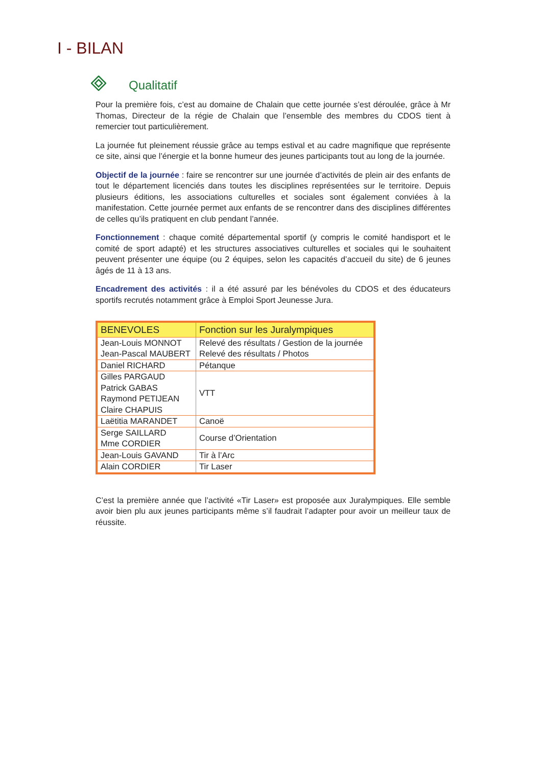I - BILAN
Qualitatif
Pour la première fois, c’est au domaine de Chalain que cette journée s’est déroulée, grâce à Mr Thomas, Directeur de la régie de Chalain que l’ensemble des membres du CDOS tient à remercier tout particulièrement.
La journée fut pleinement réussie grâce au temps estival et au cadre magnifique que représente ce site, ainsi que l’énergie et la bonne humeur des jeunes participants tout au long de la journée.
Objectif de la journée : faire se rencontrer sur une journée d’activités de plein air des enfants de tout le département licenciés dans toutes les disciplines représentées sur le territoire. Depuis plusieurs éditions, les associations culturelles et sociales sont également conviées à la manifestation. Cette journée permet aux enfants de se rencontrer dans des disciplines différentes de celles qu’ils pratiquent en club pendant l’année.
Fonctionnement : chaque comité départemental sportif (y compris le comité handisport et le comité de sport adapté) et les structures associatives culturelles et sociales qui le souhaitent peuvent présenter une équipe (ou 2 équipes, selon les capacités d’accueil du site) de 6 jeunes âgés de 11 à 13 ans.
Encadrement des activités : il a été assuré par les bénévoles du CDOS et des éducateurs sportifs recrutés notamment grâce à Emploi Sport Jeunesse Jura.
| BENEVOLES | Fonction sur les Juralympiques |
| --- | --- |
| Jean-Louis MONNOT Jean-Pascal MAUBERT | Relevé des résultats / Gestion de la journée Relevé des résultats / Photos |
| Daniel RICHARD | Pétanque |
| Gilles PARGAUD Patrick GABAS Raymond PETIJEAN Claire CHAPUIS | VTT |
| Laëtitia MARANDET | Canoë |
| Serge SAILLARD Mme CORDIER | Course d’Orientation |
| Jean-Louis GAVAND | Tir à l’Arc |
| Alain CORDIER | Tir Laser |
C’est la première année que l’activité «Tir Laser» est proposée aux Juralympiques. Elle semble avoir bien plu aux jeunes participants même s’il faudrait l’adapter pour avoir un meilleur taux de réussite.